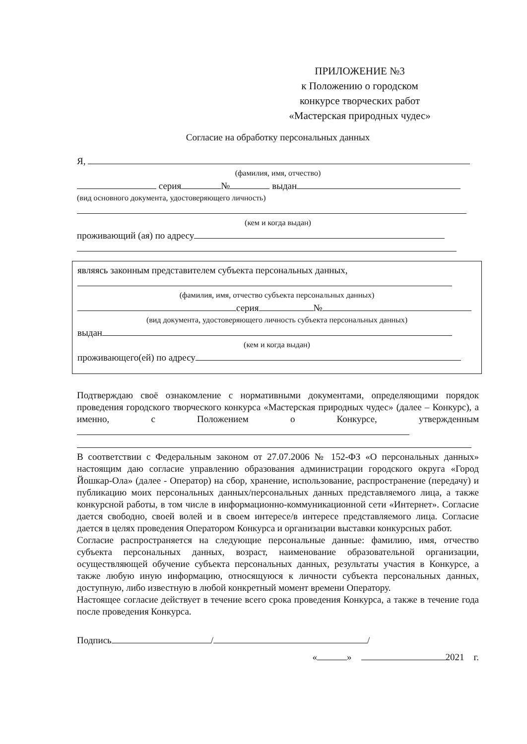ПРИЛОЖЕНИЕ №3
к Положению о городском
конкурсе творческих работ
«Мастерская природных чудес»
Согласие на обработку персональных данных
Я,
(фамилия, имя, отчество)
серия № выдан
(вид основного документа, удостоверяющего личность)
(кем и когда выдан)
проживающий (ая) по адресу
являясь законным представителем субъекта персональных данных,
(фамилия, имя, отчество субъекта персональных данных)
серия №
(вид документа, удостоверяющего личность субъекта персональных данных)
выдан
(кем и когда выдан)
проживающего(ей) по адресу
Подтверждаю своё ознакомление с нормативными документами, определяющими порядок проведения городского творческого конкурса «Мастерская природных чудес» (далее – Конкурс), а именно, с Положением о Конкурсе, утвержденным
В соответствии с Федеральным законом от 27.07.2006 № 152-ФЗ «О персональных данных» настоящим даю согласие управлению образования администрации городского округа «Город Йошкар-Ола» (далее - Оператор) на сбор, хранение, использование, распространение (передачу) и публикацию моих персональных данных/персональных данных представляемого лица, а также конкурсной работы, в том числе в информационно-коммуникационной сети «Интернет». Согласие дается свободно, своей волей и в своем интересе/в интересе представляемого лица. Согласие дается в целях проведения Оператором Конкурса и организации выставки конкурсных работ.
Согласие распространяется на следующие персональные данные: фамилию, имя, отчество субъекта персональных данных, возраст, наименование образовательной организации, осуществляющей обучение субъекта персональных данных, результаты участия в Конкурсе, а также любую иную информацию, относящуюся к личности субъекта персональных данных, доступную, либо известную в любой конкретный момент времени Оператору.
Настоящее согласие действует в течение всего срока проведения Конкурса, а также в течение года после проведения Конкурса.
Подпись / /
« » 2021 г.